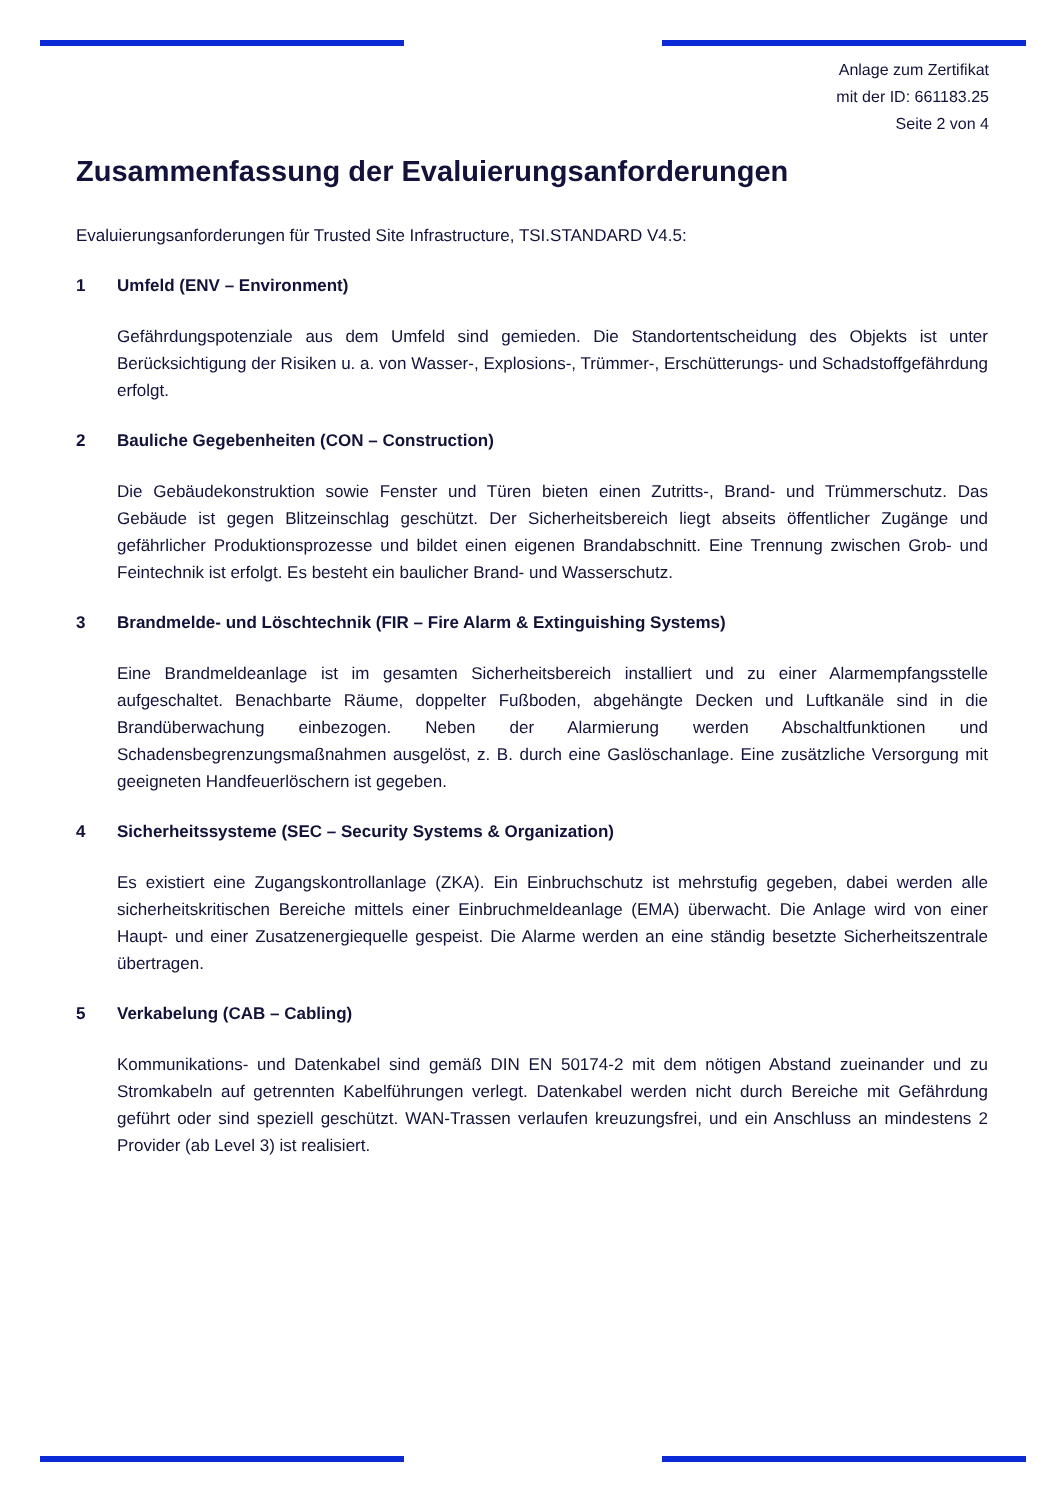Anlage zum Zertifikat
mit der ID: 661183.25
Seite 2 von 4
Zusammenfassung der Evaluierungsanforderungen
Evaluierungsanforderungen für Trusted Site Infrastructure, TSI.STANDARD V4.5:
1 Umfeld (ENV – Environment)
Gefährdungspotenziale aus dem Umfeld sind gemieden. Die Standortentscheidung des Objekts ist unter Berücksichtigung der Risiken u. a. von Wasser-, Explosions-, Trümmer-, Erschütterungs- und Schadstoffgefährdung erfolgt.
2 Bauliche Gegebenheiten (CON – Construction)
Die Gebäudekonstruktion sowie Fenster und Türen bieten einen Zutritts-, Brand- und Trümmerschutz. Das Gebäude ist gegen Blitzeinschlag geschützt. Der Sicherheitsbereich liegt abseits öffentlicher Zugänge und gefährlicher Produktionsprozesse und bildet einen eigenen Brandabschnitt. Eine Trennung zwischen Grob- und Feintechnik ist erfolgt. Es besteht ein baulicher Brand- und Wasserschutz.
3 Brandmelde- und Löschtechnik (FIR – Fire Alarm & Extinguishing Systems)
Eine Brandmeldeanlage ist im gesamten Sicherheitsbereich installiert und zu einer Alarmempfangsstelle aufgeschaltet. Benachbarte Räume, doppelter Fußboden, abgehängte Decken und Luftkanäle sind in die Brandüberwachung einbezogen. Neben der Alarmierung werden Abschaltfunktionen und Schadensbegrenzungsmaßnahmen ausgelöst, z. B. durch eine Gas­löschanlage. Eine zusätzliche Versorgung mit geeigneten Handfeuerlöschern ist gegeben.
4 Sicherheitssysteme (SEC – Security Systems & Organization)
Es existiert eine Zugangskontrollanlage (ZKA). Ein Einbruchschutz ist mehrstufig gegeben, dabei werden alle sicherheitskritischen Bereiche mittels einer Einbruchmeldeanlage (EMA) überwacht. Die Anlage wird von einer Haupt- und einer Zusatzenergiequelle gespeist. Die Alarme werden an eine ständig besetzte Sicherheitszentrale übertragen.
5 Verkabelung (CAB – Cabling)
Kommunikations- und Datenkabel sind gemäß DIN EN 50174-2 mit dem nötigen Abstand zueinander und zu Stromkabeln auf getrennten Kabelführungen verlegt. Datenkabel werden nicht durch Bereiche mit Gefährdung geführt oder sind speziell geschützt. WAN-Trassen verlaufen kreu­zungsfrei, und ein Anschluss an mindestens 2 Provider (ab Level 3) ist realisiert.